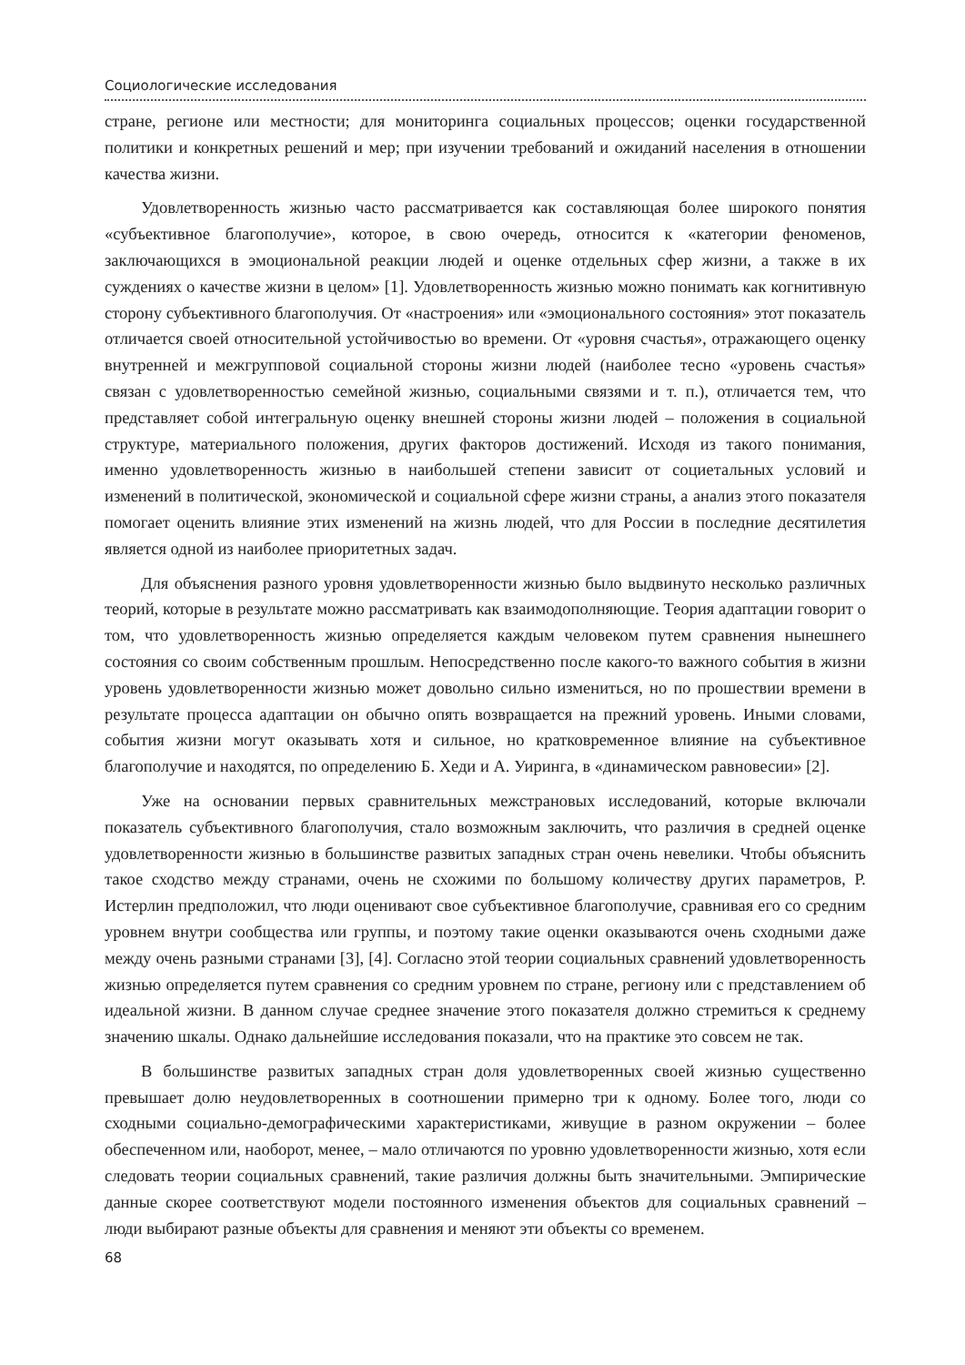Социологические исследования
стране, регионе или местности; для мониторинга социальных процессов; оценки государственной политики и конкретных решений и мер; при изучении требований и ожиданий населения в отношении качества жизни.
Удовлетворенность жизнью часто рассматривается как составляющая более широкого понятия «субъективное благополучие», которое, в свою очередь, относится к «категории феноменов, заключающихся в эмоциональной реакции людей и оценке отдельных сфер жизни, а также в их суждениях о качестве жизни в целом» [1]. Удовлетворенность жизнью можно понимать как когнитивную сторону субъективного благополучия. От «настроения» или «эмоционального состояния» этот показатель отличается своей относительной устойчивостью во времени. От «уровня счастья», отражающего оценку внутренней и межгрупповой социальной стороны жизни людей (наиболее тесно «уровень счастья» связан с удовлетворенностью семейной жизнью, социальными связями и т. п.), отличается тем, что представляет собой интегральную оценку внешней стороны жизни людей – положения в социальной структуре, материального положения, других факторов достижений. Исходя из такого понимания, именно удовлетворенность жизнью в наибольшей степени зависит от социетальных условий и изменений в политической, экономической и социальной сфере жизни страны, а анализ этого показателя помогает оценить влияние этих изменений на жизнь людей, что для России в последние десятилетия является одной из наиболее приоритетных задач.
Для объяснения разного уровня удовлетворенности жизнью было выдвинуто несколько различных теорий, которые в результате можно рассматривать как взаимодополняющие. Теория адаптации говорит о том, что удовлетворенность жизнью определяется каждым человеком путем сравнения нынешнего состояния со своим собственным прошлым. Непосредственно после какого-то важного события в жизни уровень удовлетворенности жизнью может довольно сильно измениться, но по прошествии времени в результате процесса адаптации он обычно опять возвращается на прежний уровень. Иными словами, события жизни могут оказывать хотя и сильное, но кратковременное влияние на субъективное благополучие и находятся, по определению Б. Хеди и А. Уиринга, в «динамическом равновесии» [2].
Уже на основании первых сравнительных межстрановых исследований, которые включали показатель субъективного благополучия, стало возможным заключить, что различия в средней оценке удовлетворенности жизнью в большинстве развитых западных стран очень невелики. Чтобы объяснить такое сходство между странами, очень не схожими по большому количеству других параметров, Р. Истерлин предположил, что люди оценивают свое субъективное благополучие, сравнивая его со средним уровнем внутри сообщества или группы, и поэтому такие оценки оказываются очень сходными даже между очень разными странами [3], [4]. Согласно этой теории социальных сравнений удовлетворенность жизнью определяется путем сравнения со средним уровнем по стране, региону или с представлением об идеальной жизни. В данном случае среднее значение этого показателя должно стремиться к среднему значению шкалы. Однако дальнейшие исследования показали, что на практике это совсем не так.
В большинстве развитых западных стран доля удовлетворенных своей жизнью существенно превышает долю неудовлетворенных в соотношении примерно три к одному. Более того, люди со сходными социально-демографическими характеристиками, живущие в разном окружении – более обеспеченном или, наоборот, менее, – мало отличаются по уровню удовлетворенности жизнью, хотя если следовать теории социальных сравнений, такие различия должны быть значительными. Эмпирические данные скорее соответствуют модели постоянного изменения объектов для социальных сравнений – люди выбирают разные объекты для сравнения и меняют эти объекты со временем.
68